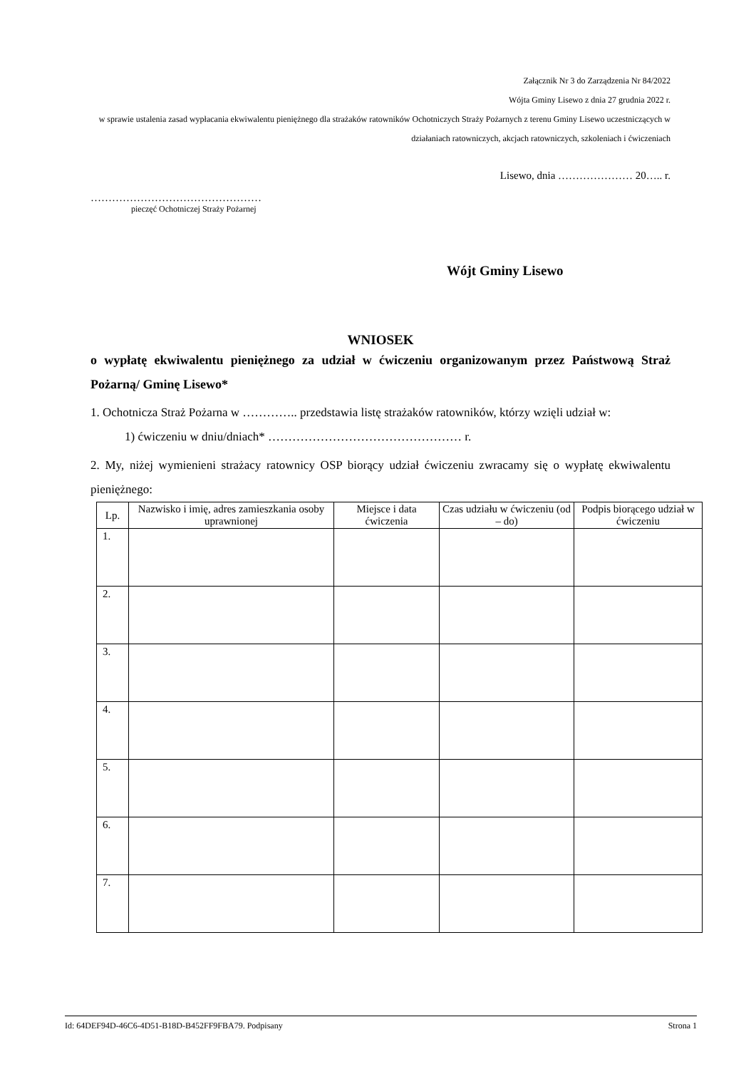Załącznik Nr 3 do Zarządzenia Nr 84/2022
Wójta Gminy Lisewo z dnia 27 grudnia 2022 r.
w sprawie ustalenia zasad wypłacania ekwiwalentu pieniężnego dla strażaków ratowników Ochotniczych Straży Pożarnych z terenu Gminy Lisewo uczestniczących w działaniach ratowniczych, akcjach ratowniczych, szkoleniach i ćwiczeniach
Lisewo, dnia ………………… 20….. r.
…………………………………………
pieczęć Ochotniczej Straży Pożarnej
Wójt Gminy Lisewo
WNIOSEK
o wypłatę ekwiwalentu pieniężnego za udział w ćwiczeniu organizowanym przez Państwową Straż Pożarną/ Gminę Lisewo*
1. Ochotnicza Straż Pożarna w ………….. przedstawia listę strażaków ratowników, którzy wzięli udział w:
1) ćwiczeniu w dniu/dniach* ………………………………………… r.
2. My, niżej wymienieni strażacy ratownicy OSP biorący udział ćwiczeniu zwracamy się o wypłatę ekwiwalentu pieniężnego:
| Lp. | Nazwisko i imię, adres zamieszkania osoby uprawnionej | Miejsce i data ćwiczenia | Czas udziału w ćwiczeniu (od – do) | Podpis biorącego udział w ćwiczeniu |
| --- | --- | --- | --- | --- |
| 1. | | | | |
| 2. | | | | |
| 3. | | | | |
| 4. | | | | |
| 5. | | | | |
| 6. | | | | |
| 7. | | | | |
Id: 64DEF94D-46C6-4D51-B18D-B452FF9FBA79. Podpisany Strona 1